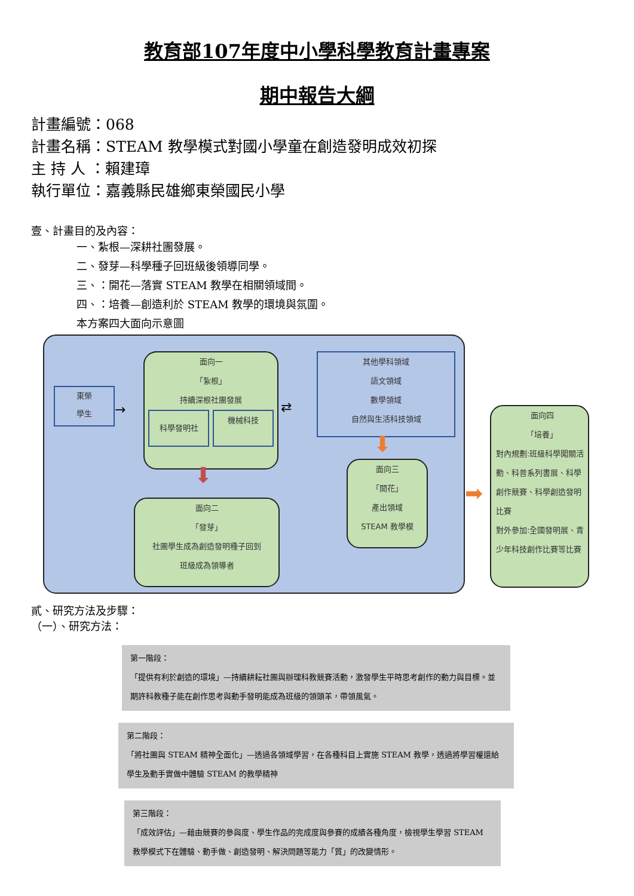教育部107年度中小學科學教育計畫專案
期中報告大綱
計畫編號：068
計畫名稱：STEAM 教學模式對國小學童在創造發明成效初探
主 持 人 ：賴建璋
執行單位：嘉義縣民雄鄉東榮國民小學
壹、計畫目的及內容：
一、紮根—深耕社團發展。
二、發芽—科學種子回班級後領導同學。
三、：開花—落實 STEAM 教學在相關領域間。
四、：培養—創造利於 STEAM 教學的環境與氛圍。
本方案四大面向示意圖
東榮
學生
→
面向一
「紮根」
持續深根社團發展
科學發明社
機械科技
⇄
其他學科領域
語文領域
數學領域
自然與生活科技領域
⬇
⬇
面向二
「發芽」
社團學生成為創造發明種子回到
班級成為領導者
面向三
「開花」
產出領域
STEAM 教學模
➡
面向四
「培養」
對內規劃:班級科學闖關活動、科普系列書展、科學創作競賽、科學創造發明比賽
對外參加:全國發明展、青少年科技創作比賽等比賽
貳、研究方法及步驟：
（一）、研究方法：
第一階段：
「提供有利於創造的環境」—持續耕耘社團與辦理科教競賽活動，激發學生平時思考創作的動力與目標。並期許科教種子能在創作思考與動手發明能成為班級的領頭羊，帶領風氣。
第二階段：
「將社團與 STEAM 精神全面化」—透過各領域學習，在各種科目上實施 STEAM 教學，透過將學習權還給學生及動手實做中體驗 STEAM 的教學精神
第三階段：
「成效評估」—藉由競賽的參與度、學生作品的完成度與參賽的成績各種角度，檢視學生學習 STEAM 教學模式下在體驗、動手做、創造發明、解決問題等能力「質」的改變情形。